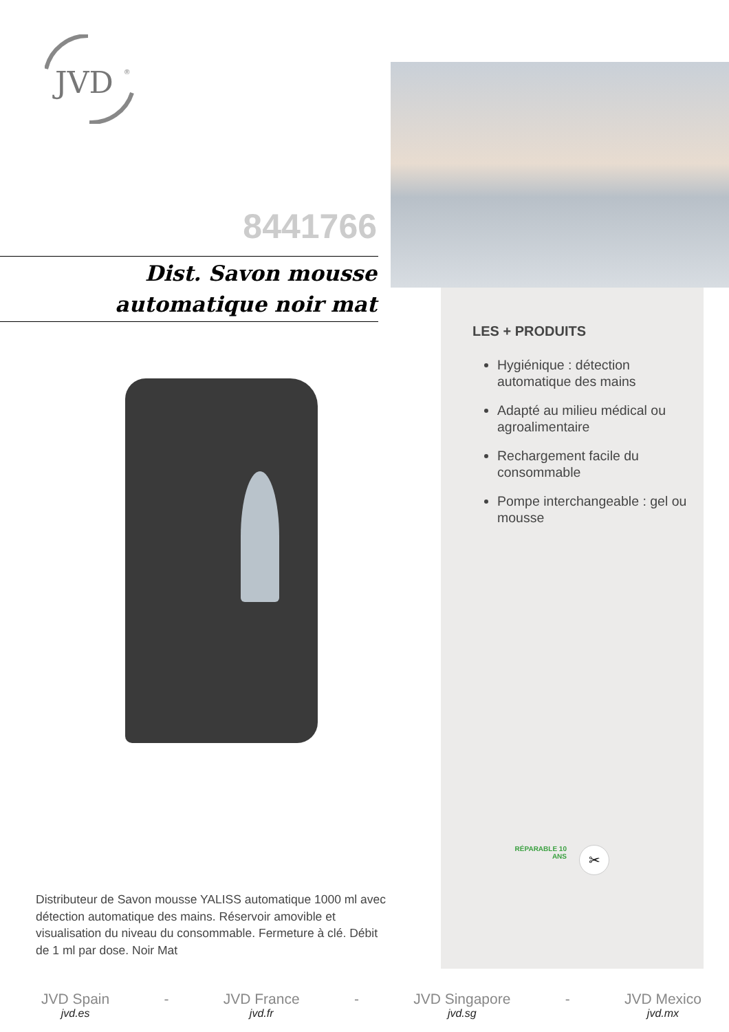JVD
®
8441766
Dist. Savon mousse
automatique noir mat
Distributeur de Savon mousse YALISS automatique 1000 ml avec détection automatique des mains. Réservoir amovible et visualisation du niveau du consommable. Fermeture à clé. Débit de 1 ml par dose. Noir Mat
LES + PRODUITS
Hygiénique : détection automatique des mains
Adapté au milieu médical ou agroalimentaire
Rechargement facile du consommable
Pompe interchangeable : gel ou mousse
RÉPARABLE 10 ANS
✂
JVD Spain
jvd.es
- JVD France
jvd.fr
- JVD Singapore
jvd.sg
- JVD Mexico
jvd.mx